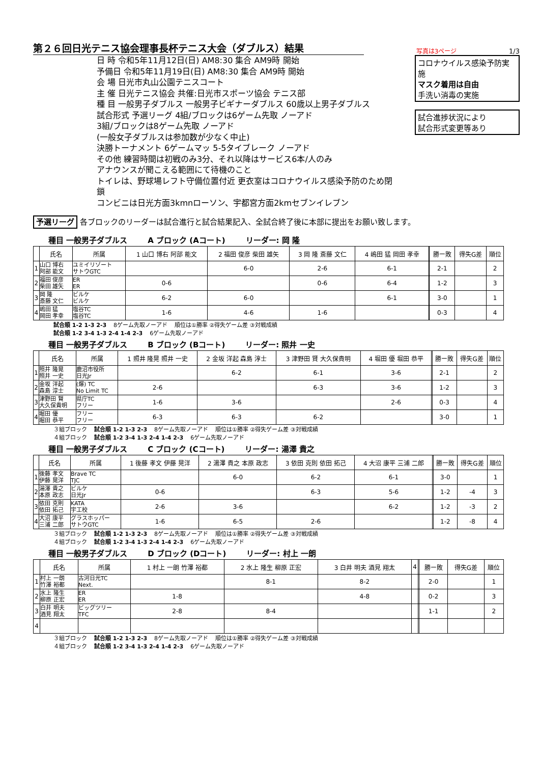第２６回日光テニス協会理事長杯テニス大会（ダブルス）結果
写真は3ページ 1/3
日 時 令和5年11月12日(日) AM8:30 集合 AM9時 開始
予備日 令和5年11月19日(日) AM8:30 集合 AM9時 開始
会 場 日光市丸山公園テニスコート
主 催 日光テニス協会 共催:日光市スポーツ協会 テニス部
種 目 一般男子ダブルス 一般男子ビギナーダブルス 60歳以上男子ダブルス
試合形式 予選リーグ 4組/ブロックは6ゲーム先取 ノーアド
3組/ブロックは8ゲーム先取 ノーアド
(一般女子ダブルスは参加数が少なく中止)
決勝トーナメント 6ゲームマッ 5-5タイブレーク ノーアド
その他 練習時間は初戦のみ3分、それ以降はサービス6本/人のみ
アナウンスが聞こえる範囲にて待機のこと
トイレは、野球場レフト守備位置付近 更衣室はコロナウイルス感染予防のため閉鎖
コンビニは日光方面3kmnローソン、宇都宮方面2kmセブンイレブン
コロナウイルス感染予防実施
マスク着用は自由
手洗い消毒の実施
試合進捗状況により
試合形式変更等あり
予選リーグ 各ブロックのリーダーは試合進行と試合結果記入、全試合終了後に本部に提出をお願い致します。
種目 一般男子ダブルス A ブロック (Aコート) リーダー: 岡 隆
| | 氏名 | 所属 | 1 山口 博右 阿部 能文 | 2 福田 俊彦 柴田 雄矢 | 3 岡 隆 斎藤 文仁 | 4 嶋田 猛 岡田 孝幸 | | 勝ー敗 | 得失G差 | 順位 |
| --- | --- | --- | --- | --- | --- | --- | --- | --- | --- | --- |
| 1 | 山口 博右 阿部 能文 | ユミイリゾート サトウGTC | | 6-0 | 2-6 | 6-1 | | 2-1 | | 2 |
| 2 | 福田 俊彦 柴田 雄矢 | ER ER | 0-6 | | 0-6 | 6-4 | | 1-2 | | 3 |
| 3 | 岡 隆 斎藤 文仁 | ビルケ ビルケ | 6-2 | 6-0 | | 6-1 | | 3-0 | | 1 |
| 4 | 嶋田 猛 岡田 孝幸 | 塩谷TC 塩谷TC | 1-6 | 4-6 | 1-6 | | | 0-3 | | 4 |
試合順 1-2 1-3 2-3 8ゲーム先取ノーアド 順位は①勝率 ②得失ゲーム差 ③対戦成績
試合順 1-2 3-4 1-3 2-4 1-4 2-3 6ゲーム先取ノーアド
種目 一般男子ダブルス B ブロック (Bコート) リーダー: 照井 一史
| | 氏名 | 所属 | 1 照井 隆晃 照井 一史 | 2 金坂 洋起 森島 淳士 | 3 津野田 賢 大久保貴明 | 4 堀田 優 堀田 恭平 | | 勝ー敗 | 得失G差 | 順位 |
| --- | --- | --- | --- | --- | --- | --- | --- | --- | --- | --- |
| 1 | 照井 隆晃 照井 一史 | 鹿沼市役所 日光Jr | | 6-2 | 6-1 | 3-6 | | 2-1 | | 2 |
| 2 | 金坂 洋起 森島 淳士 | (爆) TC No Limit TC | 2-6 | | 6-3 | 3-6 | | 1-2 | | 3 |
| 3 | 津野田 賢 大久保貴明 | 県庁TC フリー | 1-6 | 3-6 | | 2-6 | | 0-3 | | 4 |
| 4 | 堀田 優 堀田 恭平 | フリー フリー | 6-3 | 6-3 | 6-2 | | | 3-0 | | 1 |
３組ブロック 試合順 1-2 1-3 2-3 8ゲーム先取ノーアド 順位は①勝率 ②得失ゲーム差 ③対戦成績
４組ブロック 試合順 1-2 3-4 1-3 2-4 1-4 2-3 6ゲーム先取ノーアド
種目 一般男子ダブルス C ブロック (Cコート) リーダー: 湯澤 貴之
| | 氏名 | 所属 | 1 後藤 孝文 伊藤 晃洋 | 2 湯澤 貴之 本原 政志 | 3 依田 克則 依田 拓己 | 4 大沼 康平 三浦 二郎 | | 勝ー敗 | 得失G差 | 順位 |
| --- | --- | --- | --- | --- | --- | --- | --- | --- | --- | --- |
| 1 | 後藤 孝文 伊藤 晃洋 | Brave TC TJC | | 6-0 | 6-2 | 6-1 | | 3-0 | | 1 |
| 2 | 湯澤 貴之 本原 政志 | ビルケ 日光Jr | 0-6 | | 6-3 | 5-6 | | 1-2 | -4 | 3 |
| 3 | 依田 克則 依田 拓己 | KATA 宇工校 | 2-6 | 3-6 | | 6-2 | | 1-2 | -3 | 2 |
| 4 | 大沼 康平 三浦 二郎 | グラスホッパー サトウGTC | 1-6 | 6-5 | 2-6 | | | 1-2 | -8 | 4 |
３組ブロック 試合順 1-2 1-3 2-3 8ゲーム先取ノーアド 順位は①勝率 ②得失ゲーム差 ③対戦成績
４組ブロック 試合順 1-2 3-4 1-3 2-4 1-4 2-3 6ゲーム先取ノーアド
種目 一般男子ダブルス D ブロック (Dコート) リーダー: 村上 一朗
| | 氏名 | 所属 | 1 村上 一朗 竹澤 裕都 | 2 水上 隆生 柳原 正宏 | 3 白井 明夫 酒見 翔太 | 4 | | 勝ー敗 | 得失G差 | 順位 |
| --- | --- | --- | --- | --- | --- | --- | --- | --- | --- | --- |
| 1 | 村上 一朗 竹澤 裕都 | 古河日光TC Next. | | 8-1 | 8-2 | | | 2-0 | | 1 |
| 2 | 水上 隆生 柳原 正宏 | ER ER | 1-8 | | 4-8 | | | 0-2 | | 3 |
| 3 | 白井 明夫 酒見 翔太 | ビッグツリー TFC | 2-8 | 8-4 | | | | 1-1 | | 2 |
| 4 | | | | | | | | | | |
３組ブロック 試合順 1-2 1-3 2-3 8ゲーム先取ノーアド 順位は①勝率 ②得失ゲーム差 ③対戦成績
４組ブロック 試合順 1-2 3-4 1-3 2-4 1-4 2-3 6ゲーム先取ノーアド